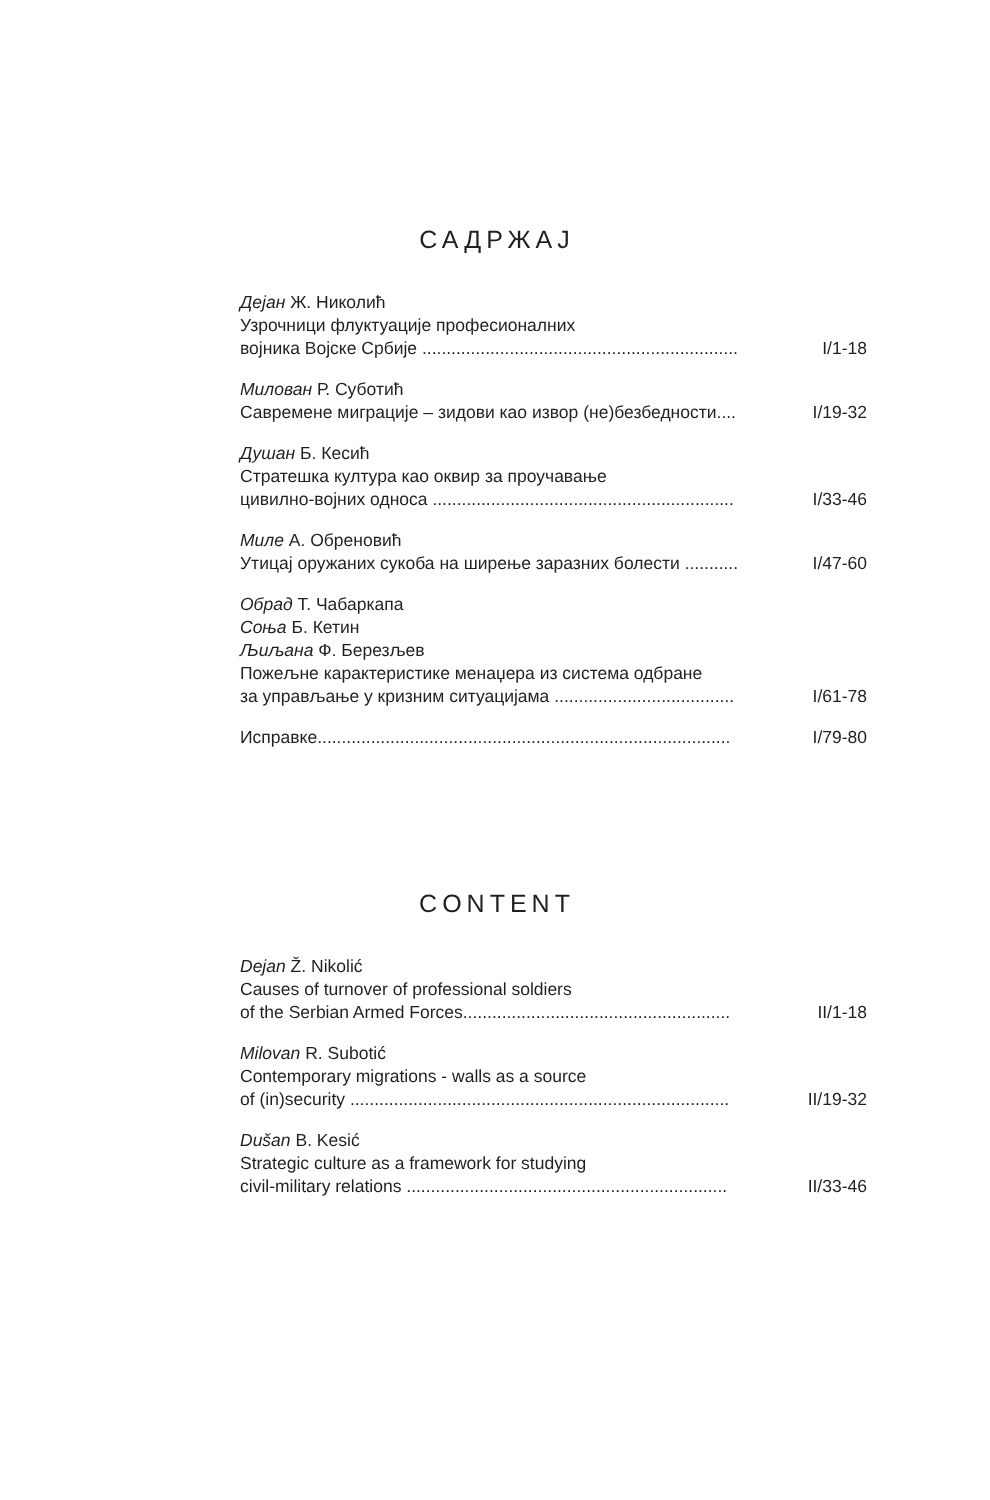САДРЖАЈ
Дејан Ж. Николић
Узрочници флуктуације професионалних
војника Војске Србије ................................................................. I/1-18
Милован Р. Суботић
Савремене миграције – зидови као извор (не)безбедности.... I/19-32
Душан Б. Кесић
Стратешка култура као оквир за проучавање
цивилно-војних односа .............................................................. I/33-46
Миле А. Обреновић
Утицај оружаних сукоба на ширење заразних болести ........... I/47-60
Обрад Т. Чабаркапа
Соња Б. Кетин
Љиљана Ф. Березљев
Пожељне карактеристике менаџера из система одбране
за управљање у кризним ситуацијама ..................................... I/61-78
Исправке..................................................................................... I/79-80
CONTENT
Dejan Ž. Nikolić
Causes of turnover of professional soldiers
of the Serbian Armed Forces....................................................... II/1-18
Milovan R. Subotić
Contemporary migrations - walls as a source
of (in)security .............................................................................. II/19-32
Dušan B. Kesić
Strategic culture as a framework for studying
civil-military relations .................................................................. II/33-46